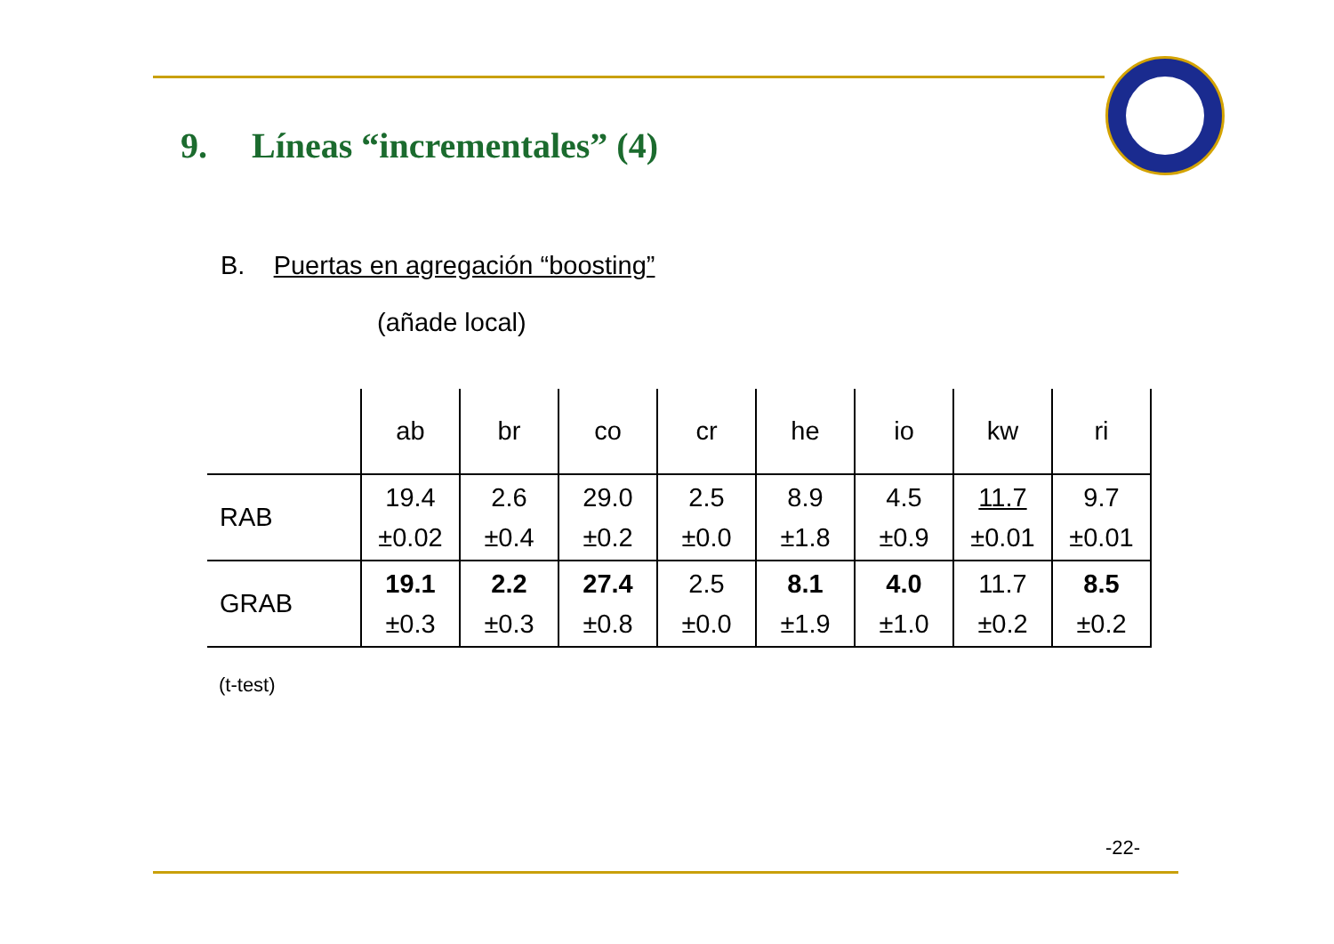9. Líneas “incrementales” (4)
B. Puertas en agregación “boosting”
(añade local)
| | ab | br | co | cr | he | io | kw | ri |
| --- | --- | --- | --- | --- | --- | --- | --- | --- |
| RAB | 19.4 ±0.02 | 2.6 ±0.4 | 29.0 ±0.2 | 2.5 ±0.0 | 8.9 ±1.8 | 4.5 ±0.9 | 11.7 ±0.01 | 9.7 ±0.01 |
| GRAB | 19.1 ±0.3 | 2.2 ±0.3 | 27.4 ±0.8 | 2.5 ±0.0 | 8.1 ±1.9 | 4.0 ±1.0 | 11.7 ±0.2 | 8.5 ±0.2 |
(t-test)
-22-